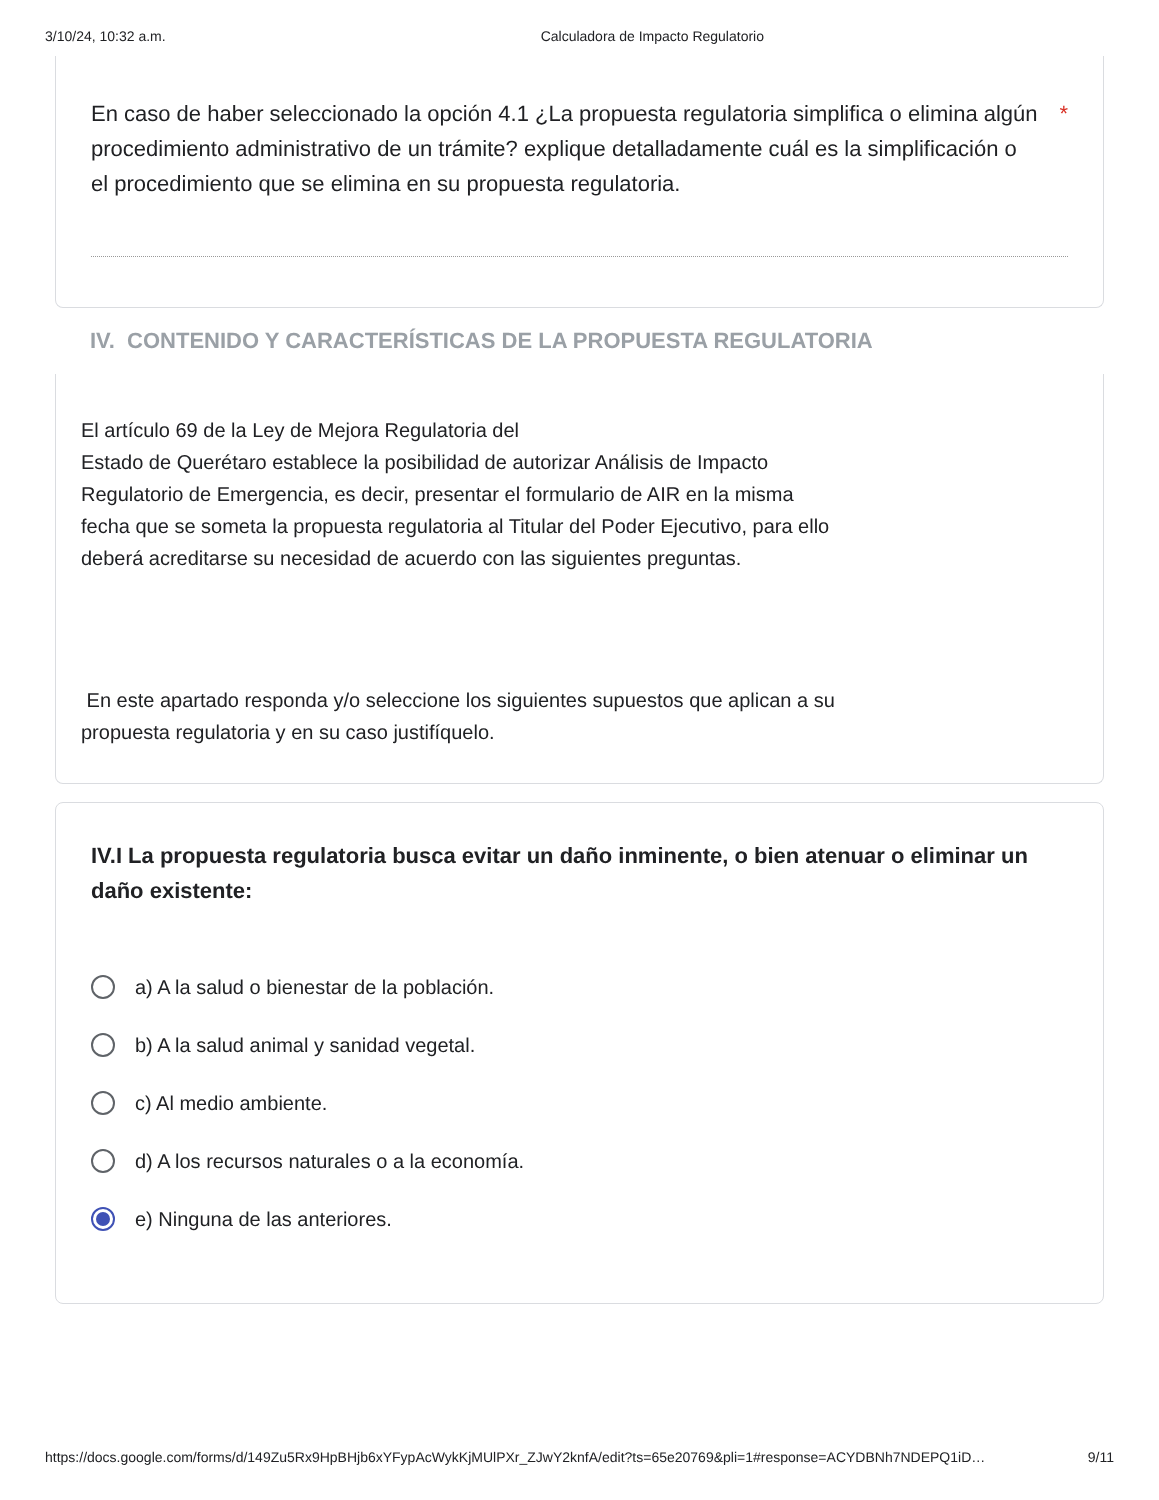3/10/24, 10:32 a.m. Calculadora de Impacto Regulatorio
En caso de haber seleccionado la opción 4.1 ¿La propuesta regulatoria simplifica o elimina algún procedimiento administrativo de un trámite? explique detalladamente cuál es la simplificación o el procedimiento que se elimina en su propuesta regulatoria. *
IV. CONTENIDO Y CARACTERÍSTICAS DE LA PROPUESTA REGULATORIA
El artículo 69 de la Ley de Mejora Regulatoria del
Estado de Querétaro establece la posibilidad de autorizar Análisis de Impacto Regulatorio de Emergencia, es decir, presentar el formulario de AIR en la misma fecha que se someta la propuesta regulatoria al Titular del Poder Ejecutivo, para ello deberá acreditarse su necesidad de acuerdo con las siguientes preguntas.
En este apartado responda y/o seleccione los siguientes supuestos que aplican a su propuesta regulatoria y en su caso justifíquelo.
IV.I La propuesta regulatoria busca evitar un daño inminente, o bien atenuar o eliminar un daño existente:
a) A la salud o bienestar de la población.
b) A la salud animal y sanidad vegetal.
c) Al medio ambiente.
d) A los recursos naturales o a la economía.
e) Ninguna de las anteriores.
https://docs.google.com/forms/d/149Zu5Rx9HpBHjb6xYFypAcWykKjMUlPXr_ZJwY2knfA/edit?ts=65e20769&pli=1#response=ACYDBNh7NDEPQ1iD… 9/11